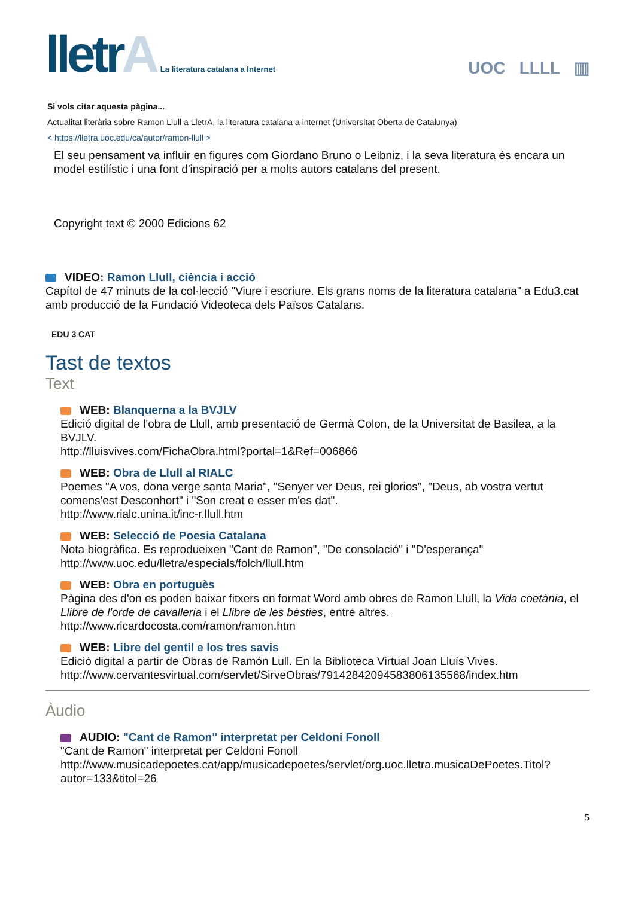lletrA La literatura catalana a Internet
UOC LLLL ▥
Si vols citar aquesta pàgina...
Actualitat literària sobre Ramon Llull a LletrA, la literatura catalana a internet (Universitat Oberta de Catalunya)
< https://lletra.uoc.edu/ca/autor/ramon-llull >
El seu pensament va influir en figures com Giordano Bruno o Leibniz, i la seva literatura és encara un model estilístic i una font d'inspiració per a molts autors catalans del present.
Copyright text © 2000 Edicions 62
VIDEO: Ramon Llull, ciència i acció
Capítol de 47 minuts de la col·lecció "Viure i escriure. Els grans noms de la literatura catalana" a Edu3.cat amb producció de la Fundació Videoteca dels Països Catalans.
EDU 3 CAT
Tast de textos
Text
WEB: Blanquerna a la BVJLV
Edició digital de l'obra de Llull, amb presentació de Germà Colon, de la Universitat de Basilea, a la BVJLV.
http://lluisvives.com/FichaObra.html?portal=1&Ref=006866
WEB: Obra de Llull al RIALC
Poemes "A vos, dona verge santa Maria", "Senyer ver Deus, rei glorios", "Deus, ab vostra vertut comens'est Desconhort" i "Son creat e esser m'es dat".
http://www.rialc.unina.it/inc-r.llull.htm
WEB: Selecció de Poesia Catalana
Nota biogràfica. Es reprodueixen "Cant de Ramon", "De consolació" i "D'esperança"
http://www.uoc.edu/lletra/especials/folch/llull.htm
WEB: Obra en portuguès
Pàgina des d'on es poden baixar fitxers en format Word amb obres de Ramon Llull, la Vida coetània, el Llibre de l'orde de cavalleria i el Llibre de les bèsties, entre altres.
http://www.ricardocosta.com/ramon/ramon.htm
WEB: Libre del gentil e los tres savis
Edició digital a partir de Obras de Ramón Lull. En la Biblioteca Virtual Joan Lluís Vives.
http://www.cervantesvirtual.com/servlet/SirveObras/79142842094583806135568/index.htm
Àudio
AUDIO: "Cant de Ramon" interpretat per Celdoni Fonoll
"Cant de Ramon" interpretat per Celdoni Fonoll
http://www.musicadepoetes.cat/app/musicadepoetes/servlet/org.uoc.lletra.musicaDePoetes.Titol?autor=133&titol=26
5